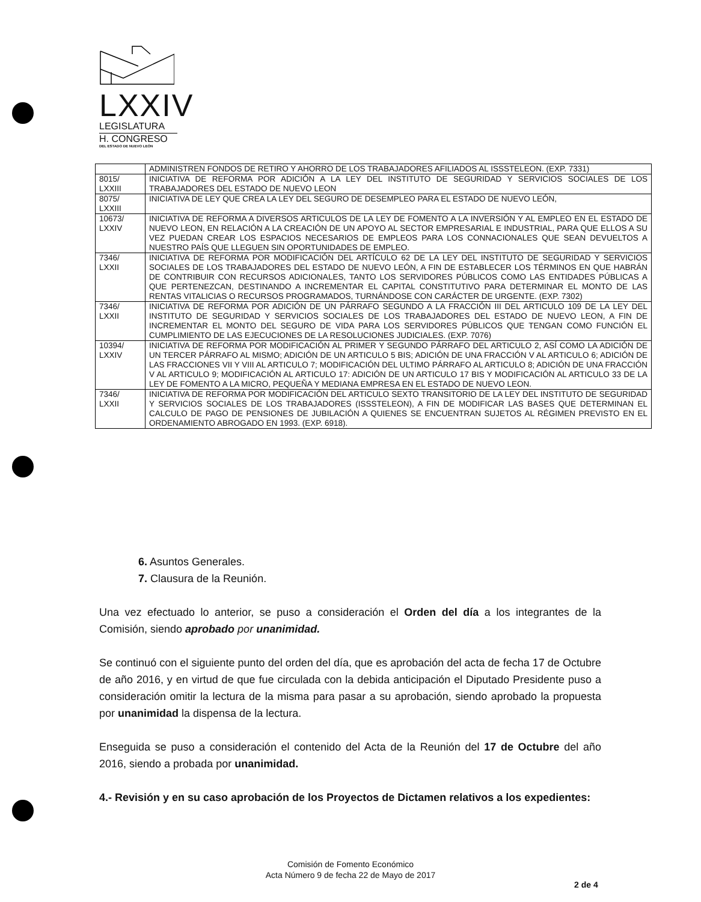LXXIV
LEGISLATURA
H. CONGRESO
DEL ESTADO DE NUEVO LEÓN
| | ADMINISTREN FONDOS DE RETIRO Y AHORRO DE LOS TRABAJADORES AFILIADOS AL ISSSTELEON. (EXP. 7331) |
| 8015/ LXXIII | INICIATIVA DE REFORMA POR ADICIÓN A LA LEY DEL INSTITUTO DE SEGURIDAD Y SERVICIOS SOCIALES DE LOS TRABAJADORES DEL ESTADO DE NUEVO LEON |
| 8075/ LXXIII | INICIATIVA DE LEY QUE CREA LA LEY DEL SEGURO DE DESEMPLEO PARA EL ESTADO DE NUEVO LEÓN, |
| 10673/ LXXIV | INICIATIVA DE REFORMA A DIVERSOS ARTICULOS DE LA LEY DE FOMENTO A LA INVERSIÓN Y AL EMPLEO EN EL ESTADO DE NUEVO LEON, EN RELACIÓN A LA CREACIÓN DE UN APOYO AL SECTOR EMPRESARIAL E INDUSTRIAL, PARA QUE ELLOS A SU VEZ PUEDAN CREAR LOS ESPACIOS NECESARIOS DE EMPLEOS PARA LOS CONNACIONALES QUE SEAN DEVUELTOS A NUESTRO PAÍS QUE LLEGUEN SIN OPORTUNIDADES DE EMPLEO. |
| 7346/ LXXII | INICIATIVA DE REFORMA POR MODIFICACIÓN DEL ARTÍCULO 62 DE LA LEY DEL INSTITUTO DE SEGURIDAD Y SERVICIOS SOCIALES DE LOS TRABAJADORES DEL ESTADO DE NUEVO LEÓN, A FIN DE ESTABLECER LOS TÉRMINOS EN QUE HABRÁN DE CONTRIBUIR CON RECURSOS ADICIONALES, TANTO LOS SERVIDORES PÚBLICOS COMO LAS ENTIDADES PÚBLICAS A QUE PERTENEZCAN, DESTINANDO A INCREMENTAR EL CAPITAL CONSTITUTIVO PARA DETERMINAR EL MONTO DE LAS RENTAS VITALICIAS O RECURSOS PROGRAMADOS, TURNÁNDOSE CON CARÁCTER DE URGENTE. (EXP. 7302) |
| 7346/ LXXII | INICIATIVA DE REFORMA POR ADICIÓN DE UN PÁRRAFO SEGUNDO A LA FRACCIÓN III DEL ARTICULO 109 DE LA LEY DEL INSTITUTO DE SEGURIDAD Y SERVICIOS SOCIALES DE LOS TRABAJADORES DEL ESTADO DE NUEVO LEON, A FIN DE INCREMENTAR EL MONTO DEL SEGURO DE VIDA PARA LOS SERVIDORES PÚBLICOS QUE TENGAN COMO FUNCIÓN EL CUMPLIMIENTO DE LAS EJECUCIONES DE LA RESOLUCIONES JUDICIALES. (EXP. 7076) |
| 10394/ LXXIV | INICIATIVA DE REFORMA POR MODIFICACIÓN AL PRIMER Y SEGUNDO PÁRRAFO DEL ARTICULO 2, ASÍ COMO LA ADICIÓN DE UN TERCER PÁRRAFO AL MISMO; ADICIÓN DE UN ARTICULO 5 BIS; ADICIÓN DE UNA FRACCIÓN V AL ARTICULO 6; ADICIÓN DE LAS FRACCIONES VII Y VIII AL ARTICULO 7; MODIFICACIÓN DEL ULTIMO PÁRRAFO AL ARTICULO 8; ADICIÓN DE UNA FRACCIÓN V AL ARTICULO 9; MODIFICACIÓN AL ARTICULO 17: ADICIÓN DE UN ARTICULO 17 BIS Y MODIFICACIÓN AL ARTICULO 33 DE LA LEY DE FOMENTO A LA MICRO, PEQUEÑA Y MEDIANA EMPRESA EN EL ESTADO DE NUEVO LEON. |
| 7346/ LXXII | INICIATIVA DE REFORMA POR MODIFICACIÓN DEL ARTICULO SEXTO TRANSITORIO DE LA LEY DEL INSTITUTO DE SEGURIDAD Y SERVICIOS SOCIALES DE LOS TRABAJADORES (ISSSTELEON), A FIN DE MODIFICAR LAS BASES QUE DETERMINAN EL CALCULO DE PAGO DE PENSIONES DE JUBILACIÓN A QUIENES SE ENCUENTRAN SUJETOS AL RÉGIMEN PREVISTO EN EL ORDENAMIENTO ABROGADO EN 1993. (EXP. 6918). |
6. Asuntos Generales.
7. Clausura de la Reunión.
Una vez efectuado lo anterior, se puso a consideración el Orden del día a los integrantes de la Comisión, siendo aprobado por unanimidad.
Se continuó con el siguiente punto del orden del día, que es aprobación del acta de fecha 17 de Octubre de año 2016, y en virtud de que fue circulada con la debida anticipación el Diputado Presidente puso a consideración omitir la lectura de la misma para pasar a su aprobación, siendo aprobado la propuesta por unanimidad la dispensa de la lectura.
Enseguida se puso a consideración el contenido del Acta de la Reunión del 17 de Octubre del año 2016, siendo a probada por unanimidad.
4.- Revisión y en su caso aprobación de los Proyectos de Dictamen relativos a los expedientes:
Comisión de Fomento Económico
Acta Número 9 de fecha 22 de Mayo de 2017
2 de 4